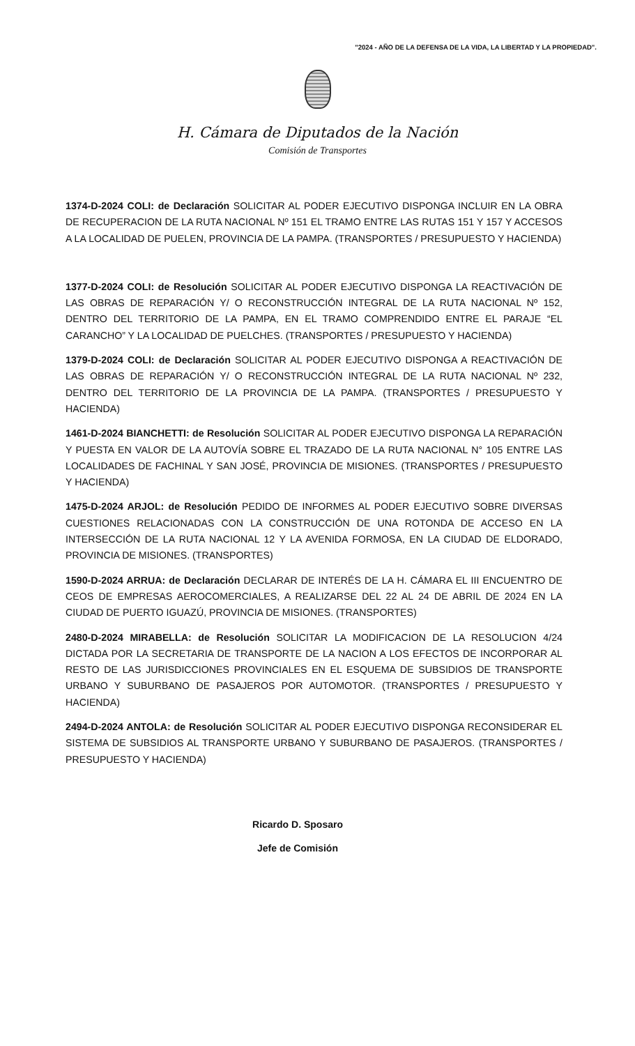"2024 - AÑO DE LA DEFENSA DE LA VIDA, LA LIBERTAD Y LA PROPIEDAD".
H. Cámara de Diputados de la Nación
Comisión de Transportes
1374-D-2024 COLI: de Declaración SOLICITAR AL PODER EJECUTIVO DISPONGA INCLUIR EN LA OBRA DE RECUPERACION DE LA RUTA NACIONAL Nº 151 EL TRAMO ENTRE LAS RUTAS 151 Y 157 Y ACCESOS A LA LOCALIDAD DE PUELEN, PROVINCIA DE LA PAMPA. (TRANSPORTES / PRESUPUESTO Y HACIENDA)
1377-D-2024 COLI: de Resolución SOLICITAR AL PODER EJECUTIVO DISPONGA LA REACTIVACIÓN DE LAS OBRAS DE REPARACIÓN Y/ O RECONSTRUCCIÓN INTEGRAL DE LA RUTA NACIONAL Nº 152, DENTRO DEL TERRITORIO DE LA PAMPA, EN EL TRAMO COMPRENDIDO ENTRE EL PARAJE “EL CARANCHO” Y LA LOCALIDAD DE PUELCHES. (TRANSPORTES / PRESUPUESTO Y HACIENDA)
1379-D-2024 COLI: de Declaración SOLICITAR AL PODER EJECUTIVO DISPONGA A REACTIVACIÓN DE LAS OBRAS DE REPARACIÓN Y/ O RECONSTRUCCIÓN INTEGRAL DE LA RUTA NACIONAL Nº 232, DENTRO DEL TERRITORIO DE LA PROVINCIA DE LA PAMPA. (TRANSPORTES / PRESUPUESTO Y HACIENDA)
1461-D-2024 BIANCHETTI: de Resolución SOLICITAR AL PODER EJECUTIVO DISPONGA LA REPARACIÓN Y PUESTA EN VALOR DE LA AUTOVÍA SOBRE EL TRAZADO DE LA RUTA NACIONAL N° 105 ENTRE LAS LOCALIDADES DE FACHINAL Y SAN JOSÉ, PROVINCIA DE MISIONES. (TRANSPORTES / PRESUPUESTO Y HACIENDA)
1475-D-2024 ARJOL: de Resolución PEDIDO DE INFORMES AL PODER EJECUTIVO SOBRE DIVERSAS CUESTIONES RELACIONADAS CON LA CONSTRUCCIÓN DE UNA ROTONDA DE ACCESO EN LA INTERSECCIÓN DE LA RUTA NACIONAL 12 Y LA AVENIDA FORMOSA, EN LA CIUDAD DE ELDORADO, PROVINCIA DE MISIONES. (TRANSPORTES)
1590-D-2024 ARRUA: de Declaración DECLARAR DE INTERÉS DE LA H. CÁMARA EL III ENCUENTRO DE CEOS DE EMPRESAS AEROCOMERCIALES, A REALIZARSE DEL 22 AL 24 DE ABRIL DE 2024 EN LA CIUDAD DE PUERTO IGUAZÚ, PROVINCIA DE MISIONES. (TRANSPORTES)
2480-D-2024 MIRABELLA: de Resolución SOLICITAR LA MODIFICACION DE LA RESOLUCION 4/24 DICTADA POR LA SECRETARIA DE TRANSPORTE DE LA NACION A LOS EFECTOS DE INCORPORAR AL RESTO DE LAS JURISDICCIONES PROVINCIALES EN EL ESQUEMA DE SUBSIDIOS DE TRANSPORTE URBANO Y SUBURBANO DE PASAJEROS POR AUTOMOTOR. (TRANSPORTES / PRESUPUESTO Y HACIENDA)
2494-D-2024 ANTOLA: de Resolución SOLICITAR AL PODER EJECUTIVO DISPONGA RECONSIDERAR EL SISTEMA DE SUBSIDIOS AL TRANSPORTE URBANO Y SUBURBANO DE PASAJEROS. (TRANSPORTES / PRESUPUESTO Y HACIENDA)
Ricardo D. Sposaro
Jefe de Comisión